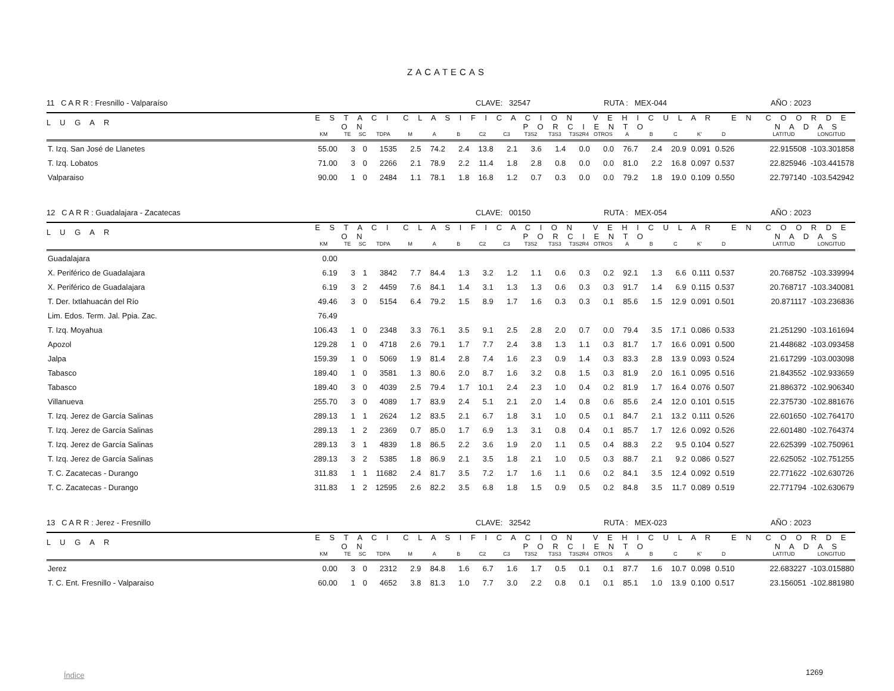ZACATECAS
11 C A R R : Fresnillo - Valparaíso CLAVE: 32547 RUTA : MEX-044 AÑO : 2023
| L U G A R | E S T A C I O N | | | | C L A S I F I C A C I O N V E H I C U L A R E N P O R C I E N T O | | | | | | | | | | | | | | | C O O R D E N A D A S | |
| --- | --- | --- | --- | --- | --- | --- | --- | --- | --- | --- | --- | --- | --- | --- | --- | --- | --- | --- | --- | --- | --- |
| | KM | TE | SC | TDPA | M | A | B | C2 | C3 | T3S2 | T3S3 | T3S2R4 | OTROS | A | B | C | K' | D | | LATITUD | LONGITUD |
| T. Izq. San José de Llanetes | 55.00 | 3 | 0 | 1535 | 2.5 | 74.2 | 2.4 | 13.8 | 2.1 | 3.6 | 1.4 | 0.0 | 0.0 | 76.7 | 2.4 | 20.9 | 0.091 | 0.526 | | 22.915508 | -103.301858 |
| T. Izq. Lobatos | 71.00 | 3 | 0 | 2266 | 2.1 | 78.9 | 2.2 | 11.4 | 1.8 | 2.8 | 0.8 | 0.0 | 0.0 | 81.0 | 2.2 | 16.8 | 0.097 | 0.537 | | 22.825946 | -103.441578 |
| Valparaiso | 90.00 | 1 | 0 | 2484 | 1.1 | 78.1 | 1.8 | 16.8 | 1.2 | 0.7 | 0.3 | 0.0 | 0.0 | 79.2 | 1.8 | 19.0 | 0.109 | 0.550 | | 22.797140 | -103.542942 |
12 C A R R : Guadalajara - Zacatecas CLAVE: 00150 RUTA : MEX-054 AÑO : 2023
| L U G A R | E S T A C I O N | | | | C L A S I F I C A C I O N V E H I C U L A R E N P O R C I E N T O | | | | | | | | | | | | | | | C O O R D E N A D A S | |
| --- | --- | --- | --- | --- | --- | --- | --- | --- | --- | --- | --- | --- | --- | --- | --- | --- | --- | --- | --- | --- | --- |
| | KM | TE | SC | TDPA | M | A | B | C2 | C3 | T3S2 | T3S3 | T3S2R4 | OTROS | A | B | C | K' | D | | LATITUD | LONGITUD |
| Guadalajara | 0.00 | | | | | | | | | | | | | | | | | | | | |
| X. Periférico de Guadalajara | 6.19 | 3 | 1 | 3842 | 7.7 | 84.4 | 1.3 | 3.2 | 1.2 | 1.1 | 0.6 | 0.3 | 0.2 | 92.1 | 1.3 | 6.6 | 0.111 | 0.537 | | 20.768752 | -103.339994 |
| X. Periférico de Guadalajara | 6.19 | 3 | 2 | 4459 | 7.6 | 84.1 | 1.4 | 3.1 | 1.3 | 1.3 | 0.6 | 0.3 | 0.3 | 91.7 | 1.4 | 6.9 | 0.115 | 0.537 | | 20.768717 | -103.340081 |
| T. Der. Ixtlahuacán del Río | 49.46 | 3 | 0 | 5154 | 6.4 | 79.2 | 1.5 | 8.9 | 1.7 | 1.6 | 0.3 | 0.3 | 0.1 | 85.6 | 1.5 | 12.9 | 0.091 | 0.501 | | 20.871117 | -103.236836 |
| Lim. Edos. Term. Jal. Ppia. Zac. | 76.49 | | | | | | | | | | | | | | | | | | | | |
| T. Izq. Moyahua | 106.43 | 1 | 0 | 2348 | 3.3 | 76.1 | 3.5 | 9.1 | 2.5 | 2.8 | 2.0 | 0.7 | 0.0 | 79.4 | 3.5 | 17.1 | 0.086 | 0.533 | | 21.251290 | -103.161694 |
| Apozol | 129.28 | 1 | 0 | 4718 | 2.6 | 79.1 | 1.7 | 7.7 | 2.4 | 3.8 | 1.3 | 1.1 | 0.3 | 81.7 | 1.7 | 16.6 | 0.091 | 0.500 | | 21.448682 | -103.093458 |
| Jalpa | 159.39 | 1 | 0 | 5069 | 1.9 | 81.4 | 2.8 | 7.4 | 1.6 | 2.3 | 0.9 | 1.4 | 0.3 | 83.3 | 2.8 | 13.9 | 0.093 | 0.524 | | 21.617299 | -103.003098 |
| Tabasco | 189.40 | 1 | 0 | 3581 | 1.3 | 80.6 | 2.0 | 8.7 | 1.6 | 3.2 | 0.8 | 1.5 | 0.3 | 81.9 | 2.0 | 16.1 | 0.095 | 0.516 | | 21.843552 | -102.933659 |
| Tabasco | 189.40 | 3 | 0 | 4039 | 2.5 | 79.4 | 1.7 | 10.1 | 2.4 | 2.3 | 1.0 | 0.4 | 0.2 | 81.9 | 1.7 | 16.4 | 0.076 | 0.507 | | 21.886372 | -102.906340 |
| Villanueva | 255.70 | 3 | 0 | 4089 | 1.7 | 83.9 | 2.4 | 5.1 | 2.1 | 2.0 | 1.4 | 0.8 | 0.6 | 85.6 | 2.4 | 12.0 | 0.101 | 0.515 | | 22.375730 | -102.881676 |
| T. Izq. Jerez de García Salinas | 289.13 | 1 | 1 | 2624 | 1.2 | 83.5 | 2.1 | 6.7 | 1.8 | 3.1 | 1.0 | 0.5 | 0.1 | 84.7 | 2.1 | 13.2 | 0.111 | 0.526 | | 22.601650 | -102.764170 |
| T. Izq. Jerez de García Salinas | 289.13 | 1 | 2 | 2369 | 0.7 | 85.0 | 1.7 | 6.9 | 1.3 | 3.1 | 0.8 | 0.4 | 0.1 | 85.7 | 1.7 | 12.6 | 0.092 | 0.526 | | 22.601480 | -102.764374 |
| T. Izq. Jerez de García Salinas | 289.13 | 3 | 1 | 4839 | 1.8 | 86.5 | 2.2 | 3.6 | 1.9 | 2.0 | 1.1 | 0.5 | 0.4 | 88.3 | 2.2 | 9.5 | 0.104 | 0.527 | | 22.625399 | -102.750961 |
| T. Izq. Jerez de García Salinas | 289.13 | 3 | 2 | 5385 | 1.8 | 86.9 | 2.1 | 3.5 | 1.8 | 2.1 | 1.0 | 0.5 | 0.3 | 88.7 | 2.1 | 9.2 | 0.086 | 0.527 | | 22.625052 | -102.751255 |
| T. C. Zacatecas - Durango | 311.83 | 1 | 1 | 11682 | 2.4 | 81.7 | 3.5 | 7.2 | 1.7 | 1.6 | 1.1 | 0.6 | 0.2 | 84.1 | 3.5 | 12.4 | 0.092 | 0.519 | | 22.771622 | -102.630726 |
| T. C. Zacatecas - Durango | 311.83 | 1 | 2 | 12595 | 2.6 | 82.2 | 3.5 | 6.8 | 1.8 | 1.5 | 0.9 | 0.5 | 0.2 | 84.8 | 3.5 | 11.7 | 0.089 | 0.519 | | 22.771794 | -102.630679 |
13 C A R R : Jerez - Fresnillo CLAVE: 32542 RUTA : MEX-023 AÑO : 2023
| L U G A R | E S T A C I O N | | | | C L A S I F I C A C I O N V E H I C U L A R E N P O R C I E N T O | | | | | | | | | | | | | | | C O O R D E N A D A S | |
| --- | --- | --- | --- | --- | --- | --- | --- | --- | --- | --- | --- | --- | --- | --- | --- | --- | --- | --- | --- | --- | --- |
| | KM | TE | SC | TDPA | M | A | B | C2 | C3 | T3S2 | T3S3 | T3S2R4 | OTROS | A | B | C | K' | D | | LATITUD | LONGITUD |
| Jerez | 0.00 | 3 | 0 | 2312 | 2.9 | 84.8 | 1.6 | 6.7 | 1.6 | 1.7 | 0.5 | 0.1 | 0.1 | 87.7 | 1.6 | 10.7 | 0.098 | 0.510 | | 22.683227 | -103.015880 |
| T. C. Ent. Fresnillo - Valparaiso | 60.00 | 1 | 0 | 4652 | 3.8 | 81.3 | 1.0 | 7.7 | 3.0 | 2.2 | 0.8 | 0.1 | 0.1 | 85.1 | 1.0 | 13.9 | 0.100 | 0.517 | | 23.156051 | -102.881980 |
Índice 1269